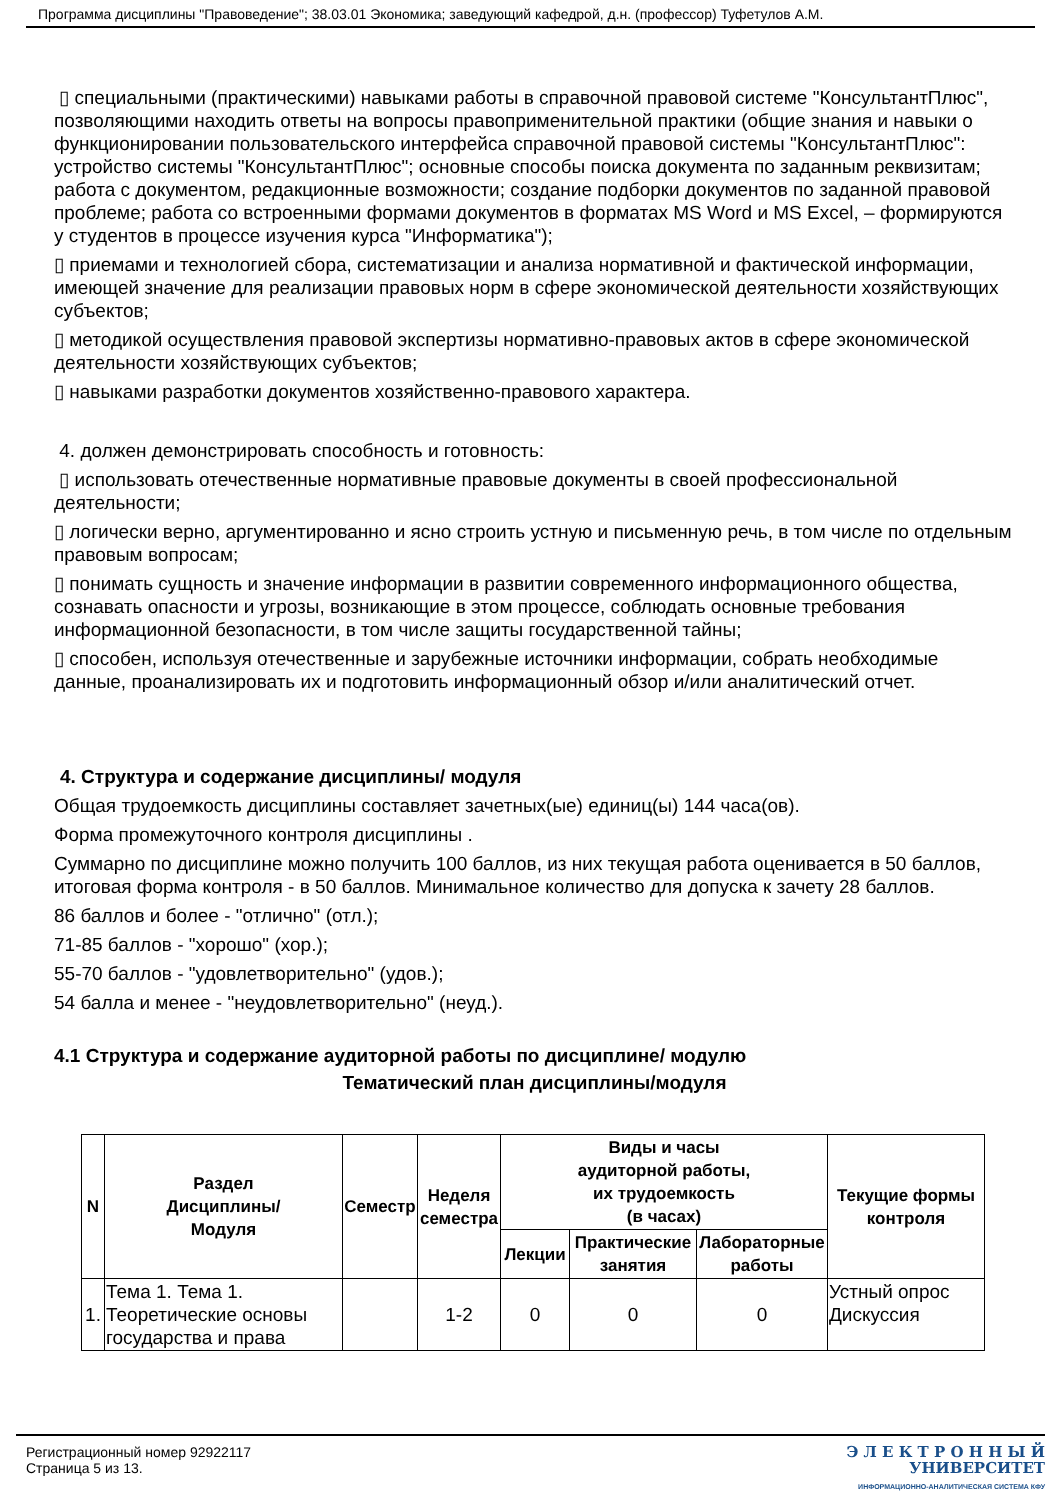Программа дисциплины "Правоведение"; 38.03.01 Экономика; заведующий кафедрой, д.н. (профессор) Туфетулов А.М.
▯ специальными (практическими) навыками работы в справочной правовой системе "КонсультантПлюс", позволяющими находить ответы на вопросы правоприменительной практики (общие знания и навыки о функционировании пользовательского интерфейса справочной правовой системы "КонсультантПлюс": устройство системы "КонсультантПлюс"; основные способы поиска документа по заданным реквизитам; работа с документом, редакционные возможности; создание подборки документов по заданной правовой проблеме; работа со встроенными формами документов в форматах MS Word и MS Excel, – формируются у студентов в процессе изучения курса "Информатика");
▯ приемами и технологией сбора, систематизации и анализа нормативной и фактической информации, имеющей значение для реализации правовых норм в сфере экономической деятельности хозяйствующих субъектов;
▯ методикой осуществления правовой экспертизы нормативно-правовых актов в сфере экономической деятельности хозяйствующих субъектов;
▯ навыками разработки документов хозяйственно-правового характера.
4. должен демонстрировать способность и готовность:
▯ использовать отечественные нормативные правовые документы в своей профессиональной деятельности;
▯ логически верно, аргументированно и ясно строить устную и письменную речь, в том числе по отдельным правовым вопросам;
▯ понимать сущность и значение информации в развитии современного информационного общества, сознавать опасности и угрозы, возникающие в этом процессе, соблюдать основные требования информационной безопасности, в том числе защиты государственной тайны;
▯ способен, используя отечественные и зарубежные источники информации, собрать необходимые данные, проанализировать их и подготовить информационный обзор и/или аналитический отчет.
4. Структура и содержание дисциплины/ модуля
Общая трудоемкость дисциплины составляет зачетных(ые) единиц(ы) 144 часа(ов).
Форма промежуточного контроля дисциплины .
Суммарно по дисциплине можно получить 100 баллов, из них текущая работа оценивается в 50 баллов, итоговая форма контроля - в 50 баллов. Минимальное количество для допуска к зачету 28 баллов.
86 баллов и более - "отлично" (отл.);
71-85 баллов - "хорошо" (хор.);
55-70 баллов - "удовлетворительно" (удов.);
54 балла и менее - "неудовлетворительно" (неуд.).
4.1 Структура и содержание аудиторной работы по дисциплине/ модулю
Тематический план дисциплины/модуля
| N | Раздел Дисциплины/ Модуля | Семестр | Неделя семестра | Виды и часы аудиторной работы, их трудоемкость (в часах) | | | Текущие формы контроля |
| --- | --- | --- | --- | --- | --- | --- | --- |
| | | | | Лекции | Практические занятия | Лабораторные работы | |
| 1. | Тема 1. Тема 1. Теоретические основы государства и права | | 1-2 | 0 | 0 | 0 | Устный опрос Дискуссия |
Регистрационный номер 92922117
Страница 5 из 13.
Э Л Е К Т Р О Н Н Ы Й
УНИВЕРСИТЕТ
ИНФОРМАЦИОННО-АНАЛИТИЧЕСКАЯ СИСТЕМА КФУ